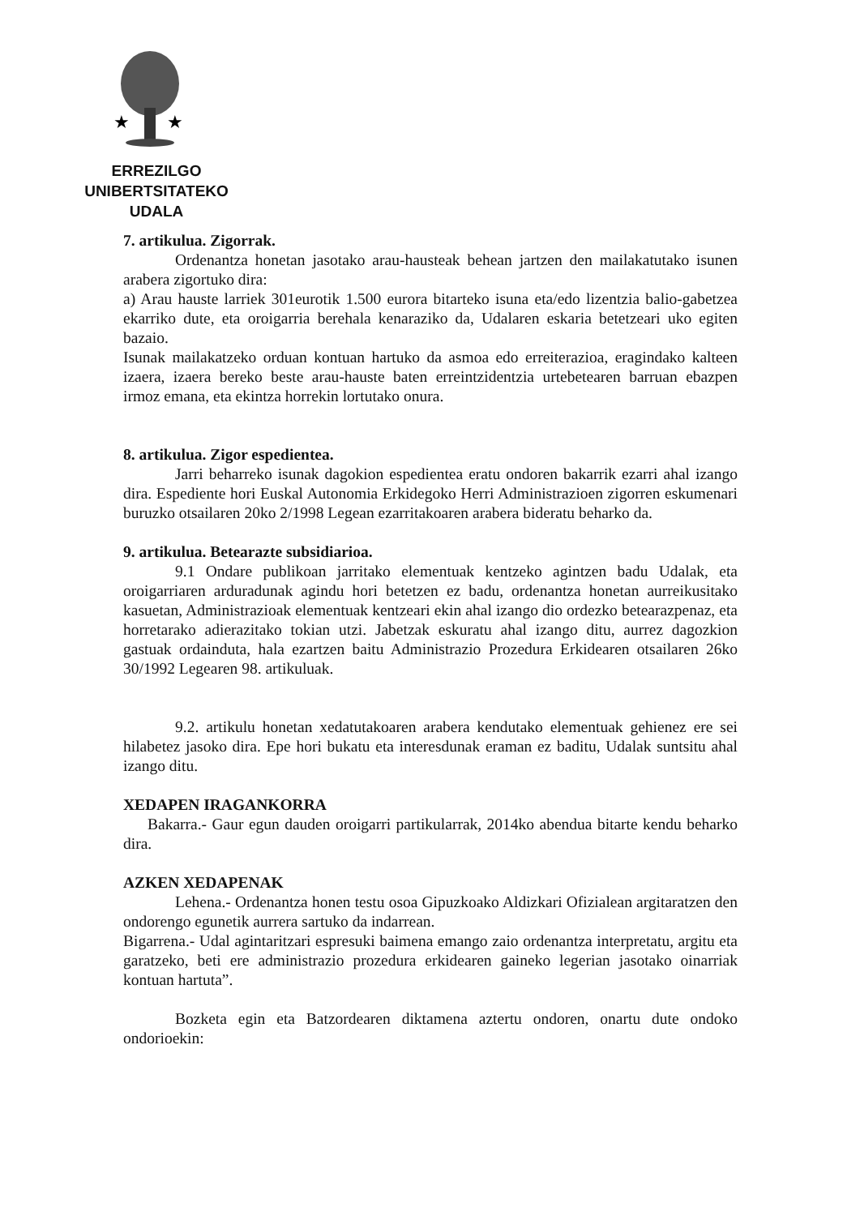★
★
ERREZILGO UNIBERTSITATEKO
UDALA
7. artikulua. Zigorrak.
Ordenantza honetan jasotako arau-hausteak behean jartzen den mailakatutako isunen arabera zigortuko dira:
a) Arau hauste larriek 301eurotik 1.500 eurora bitarteko isuna eta/edo lizentzia balio-gabetzea ekarriko dute, eta oroigarria berehala kenaraziko da, Udalaren eskaria betetzeari uko egiten bazaio.
Isunak mailakatzeko orduan kontuan hartuko da asmoa edo erreiterazioa, eragindako kalteen izaera, izaera bereko beste arau-hauste baten erreintzidentzia urtebetearen barruan ebazpen irmoz emana, eta ekintza horrekin lortutako onura.
8. artikulua. Zigor espedientea.
Jarri beharreko isunak dagokion espedientea eratu ondoren bakarrik ezarri ahal izango dira. Espediente hori Euskal Autonomia Erkidegoko Herri Administrazioen zigorren eskumenari buruzko otsailaren 20ko 2/1998 Legean ezarritakoaren arabera bideratu beharko da.
9. artikulua. Betearazte subsidiarioa.
9.1 Ondare publikoan jarritako elementuak kentzeko agintzen badu Udalak, eta oroigarriaren arduradunak agindu hori betetzen ez badu, ordenantza honetan aurreikusitako kasuetan, Administrazioak elementuak kentzeari ekin ahal izango dio ordezko betearazpenaz, eta horretarako adierazitako tokian utzi. Jabetzak eskuratu ahal izango ditu, aurrez dagozkion gastuak ordainduta, hala ezartzen baitu Administrazio Prozedura Erkidearen otsailaren 26ko 30/1992 Legearen 98. artikuluak.
9.2. artikulu honetan xedatutakoaren arabera kendutako elementuak gehienez ere sei hilabetez jasoko dira. Epe hori bukatu eta interesdunak eraman ez baditu, Udalak suntsitu ahal izango ditu.
XEDAPEN IRAGANKORRA
Bakarra.- Gaur egun dauden oroigarri partikularrak, 2014ko abendua bitarte kendu beharko dira.
AZKEN XEDAPENAK
Lehena.- Ordenantza honen testu osoa Gipuzkoako Aldizkari Ofizialean argitaratzen den ondorengo egunetik aurrera sartuko da indarrean.
Bigarrena.- Udal agintaritzari espresuki baimena emango zaio ordenantza interpretatu, argitu eta garatzeko, beti ere administrazio prozedura erkidearen gaineko legerian jasotako oinarriak kontuan hartuta”.
Bozketa egin eta Batzordearen diktamena aztertu ondoren, onartu dute ondoko ondorioekin: